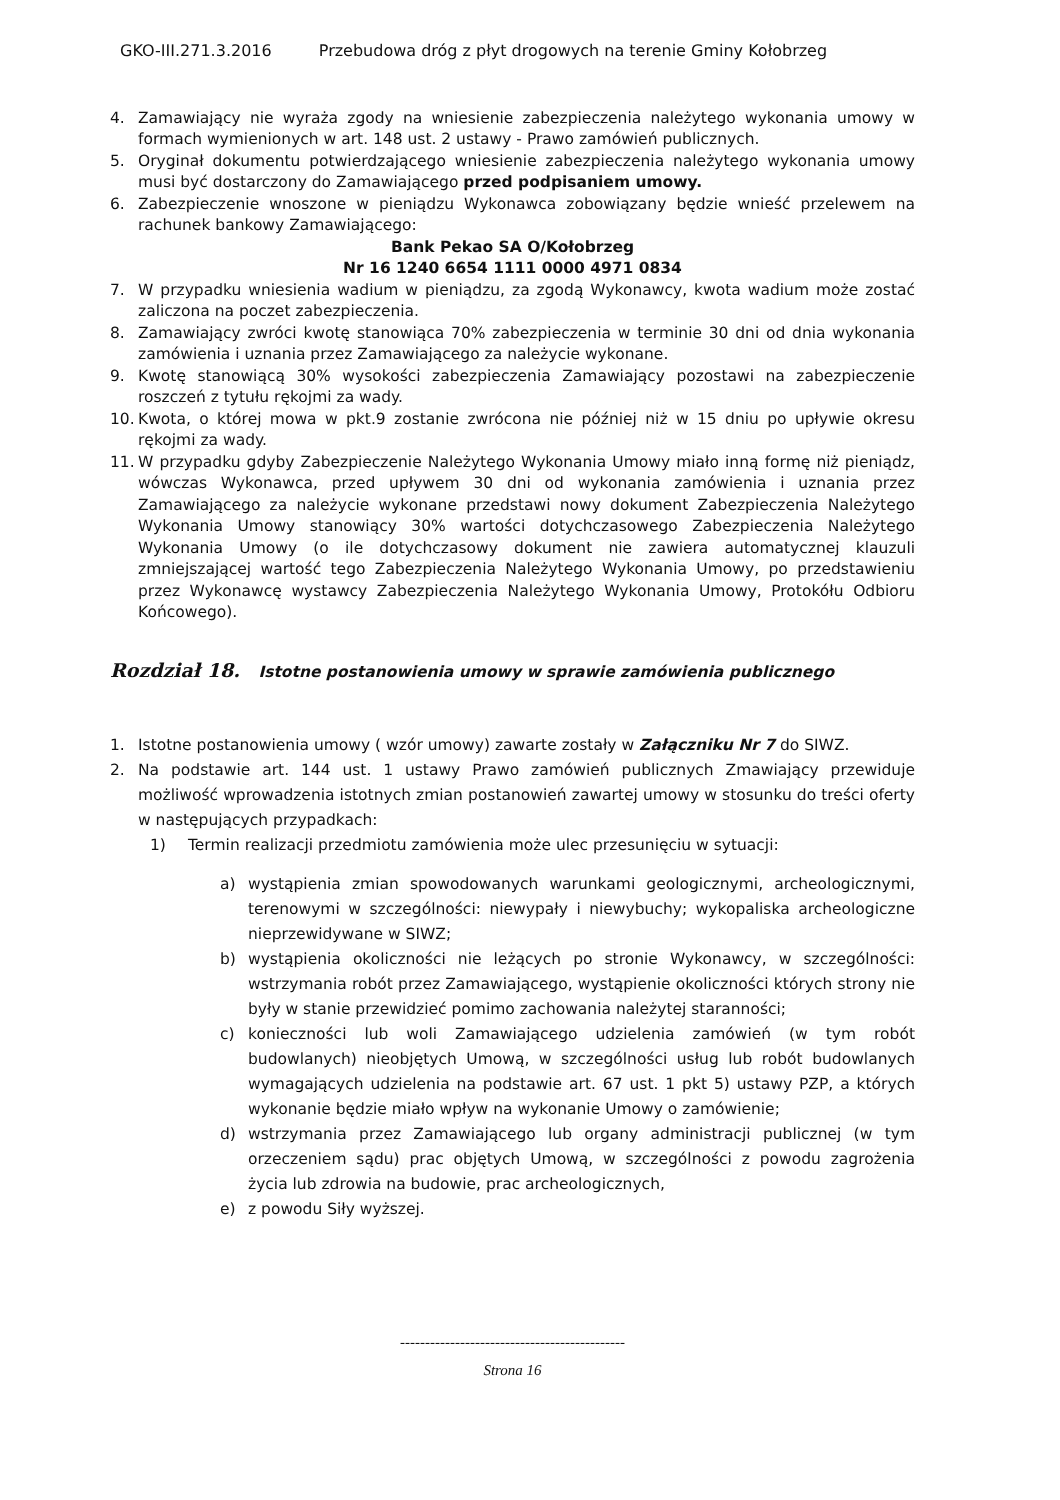GKO-III.271.3.2016 Przebudowa dróg z płyt drogowych na terenie Gminy Kołobrzeg
4. Zamawiający nie wyraża zgody na wniesienie zabezpieczenia należytego wykonania umowy w formach wymienionych w art. 148 ust. 2 ustawy - Prawo zamówień publicznych.
5. Oryginał dokumentu potwierdzającego wniesienie zabezpieczenia należytego wykonania umowy musi być dostarczony do Zamawiającego przed podpisaniem umowy.
6. Zabezpieczenie wnoszone w pieniądzu Wykonawca zobowiązany będzie wnieść przelewem na rachunek bankowy Zamawiającego:
Bank Pekao SA O/Kołobrzeg
Nr 16 1240 6654 1111 0000 4971 0834
7. W przypadku wniesienia wadium w pieniądzu, za zgodą Wykonawcy, kwota wadium może zostać zaliczona na poczet zabezpieczenia.
8. Zamawiający zwróci kwotę stanowiąca 70% zabezpieczenia w terminie 30 dni od dnia wykonania zamówienia i uznania przez Zamawiającego za należycie wykonane.
9. Kwotę stanowiącą 30% wysokości zabezpieczenia Zamawiający pozostawi na zabezpieczenie roszczeń z tytułu rękojmi za wady.
10. Kwota, o której mowa w pkt.9 zostanie zwrócona nie później niż w 15 dniu po upływie okresu rękojmi za wady.
11. W przypadku gdyby Zabezpieczenie Należytego Wykonania Umowy miało inną formę niż pieniądz, wówczas Wykonawca, przed upływem 30 dni od wykonania zamówienia i uznania przez Zamawiającego za należycie wykonane przedstawi nowy dokument Zabezpieczenia Należytego Wykonania Umowy stanowiący 30% wartości dotychczasowego Zabezpieczenia Należytego Wykonania Umowy (o ile dotychczasowy dokument nie zawiera automatycznej klauzuli zmniejszającej wartość tego Zabezpieczenia Należytego Wykonania Umowy, po przedstawieniu przez Wykonawcę wystawcy Zabezpieczenia Należytego Wykonania Umowy, Protokółu Odbioru Końcowego).
Rozdział 18. Istotne postanowienia umowy w sprawie zamówienia publicznego
1. Istotne postanowienia umowy ( wzór umowy) zawarte zostały w Załączniku Nr 7 do SIWZ.
2. Na podstawie art. 144 ust. 1 ustawy Prawo zamówień publicznych Zmawiający przewiduje możliwość wprowadzenia istotnych zmian postanowień zawartej umowy w stosunku do treści oferty w następujących przypadkach:
1) Termin realizacji przedmiotu zamówienia może ulec przesunięciu w sytuacji:
a) wystąpienia zmian spowodowanych warunkami geologicznymi, archeologicznymi, terenowymi w szczególności: niewypały i niewybuchy; wykopaliska archeologiczne nieprzewidywane w SIWZ;
b) wystąpienia okoliczności nie leżących po stronie Wykonawcy, w szczególności: wstrzymania robót przez Zamawiającego, wystąpienie okoliczności których strony nie były w stanie przewidzieć pomimo zachowania należytej staranności;
c) konieczności lub woli Zamawiającego udzielenia zamówień (w tym robót budowlanych) nieobjętych Umową, w szczególności usług lub robót budowlanych wymagających udzielenia na podstawie art. 67 ust. 1 pkt 5) ustawy PZP, a których wykonanie będzie miało wpływ na wykonanie Umowy o zamówienie;
d) wstrzymania przez Zamawiającego lub organy administracji publicznej (w tym orzeczeniem sądu) prac objętych Umową, w szczególności z powodu zagrożenia życia lub zdrowia na budowie, prac archeologicznych,
e) z powodu Siły wyższej.
---------------------------------------------
Strona 16